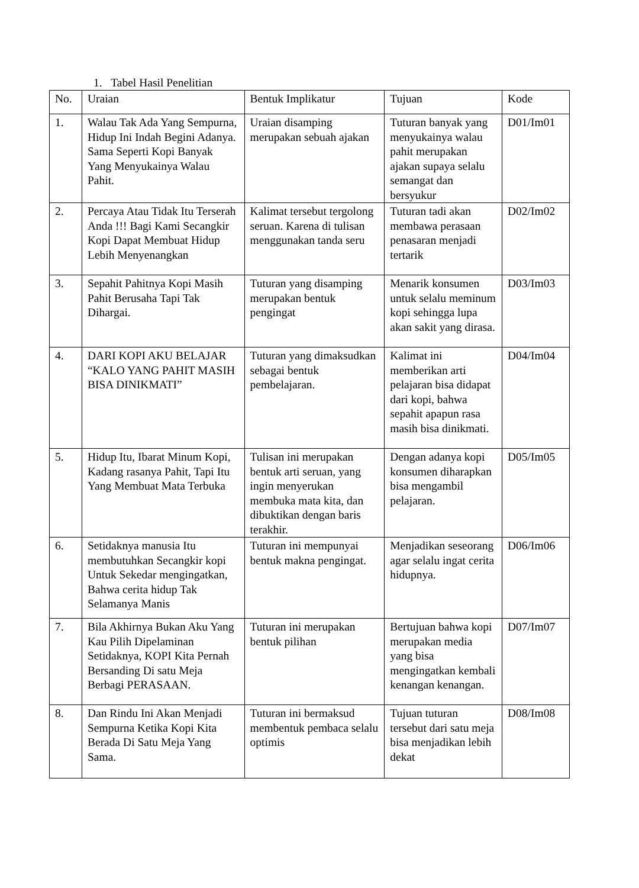1. Tabel Hasil Penelitian
| No. | Uraian | Bentuk Implikatur | Tujuan | Kode |
| 1. | Walau Tak Ada Yang Sempurna, Hidup Ini Indah Begini Adanya. Sama Seperti Kopi Banyak Yang Menyukainya Walau Pahit. | Uraian disamping merupakan sebuah ajakan | Tuturan banyak yang menyukainya walau pahit merupakan ajakan supaya selalu semangat dan bersyukur | D01/Im01 |
| 2. | Percaya Atau Tidak Itu Terserah Anda !!! Bagi Kami Secangkir Kopi Dapat Membuat Hidup Lebih Menyenangkan | Kalimat tersebut tergolong seruan. Karena di tulisan menggunakan tanda seru | Tuturan tadi akan membawa perasaan penasaran menjadi tertarik | D02/Im02 |
| 3. | Sepahit Pahitnya Kopi Masih Pahit Berusaha Tapi Tak Dihargai. | Tuturan yang disamping merupakan bentuk pengingat | Menarik konsumen untuk selalu meminum kopi sehingga lupa akan sakit yang dirasa. | D03/Im03 |
| 4. | DARI KOPI AKU BELAJAR “KALO YANG PAHIT MASIH BISA DINIKMATI” | Tuturan yang dimaksudkan sebagai bentuk pembelajaran. | Kalimat ini memberikan arti pelajaran bisa didapat dari kopi, bahwa sepahit apapun rasa masih bisa dinikmati. | D04/Im04 |
| 5. | Hidup Itu, Ibarat Minum Kopi, Kadang rasanya Pahit, Tapi Itu Yang Membuat Mata Terbuka | Tulisan ini merupakan bentuk arti seruan, yang ingin menyerukan membuka mata kita, dan dibuktikan dengan baris terakhir. | Dengan adanya kopi konsumen diharapkan bisa mengambil pelajaran. | D05/Im05 |
| 6. | Setidaknya manusia Itu membutuhkan Secangkir kopi Untuk Sekedar mengingatkan, Bahwa cerita hidup Tak Selamanya Manis | Tuturan ini mempunyai bentuk makna pengingat. | Menjadikan seseorang agar selalu ingat cerita hidupnya. | D06/Im06 |
| 7. | Bila Akhirnya Bukan Aku Yang Kau Pilih Dipelaminan Setidaknya, KOPI Kita Pernah Bersanding Di satu Meja Berbagi PERASAAN. | Tuturan ini merupakan bentuk pilihan | Bertujuan bahwa kopi merupakan media yang bisa mengingatkan kembali kenangan kenangan. | D07/Im07 |
| 8. | Dan Rindu Ini Akan Menjadi Sempurna Ketika Kopi Kita Berada Di Satu Meja Yang Sama. | Tuturan ini bermaksud membentuk pembaca selalu optimis | Tujuan tuturan tersebut dari satu meja bisa menjadikan lebih dekat | D08/Im08 |